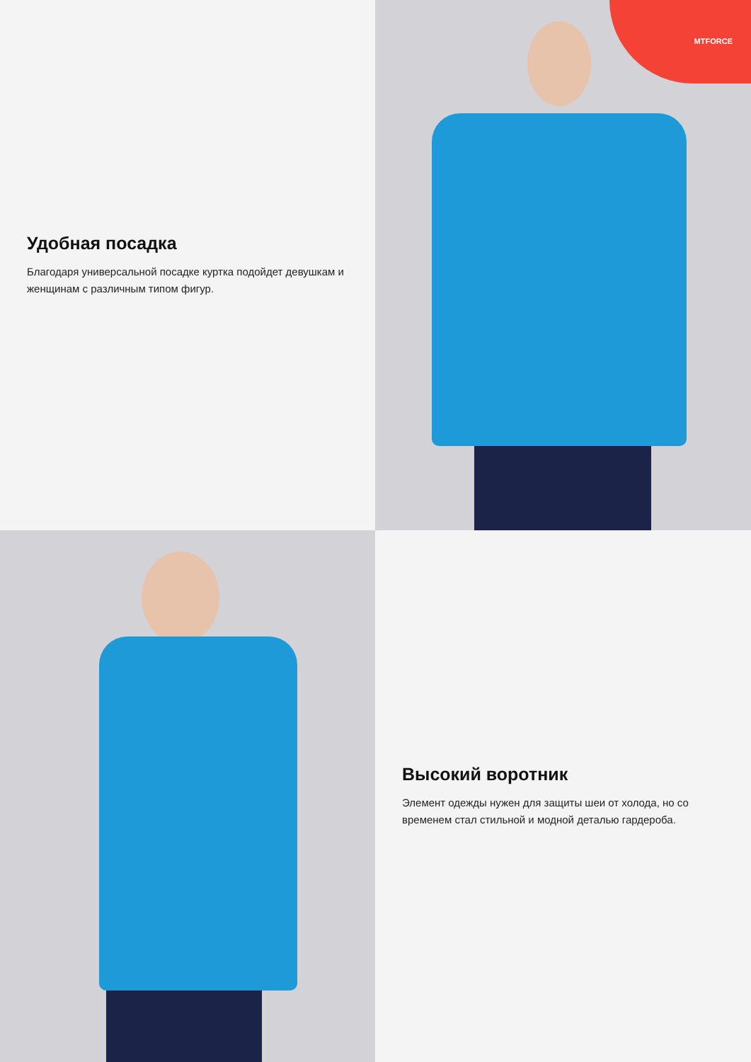Удобная посадка
Благодаря универсальной посадке куртка подойдет девушкам и женщинам с различным типом фигур.
MTFORCE
Высокий воротник
Элемент одежды нужен для защиты шеи от холода, но со временем стал стильной и модной деталью гардероба.